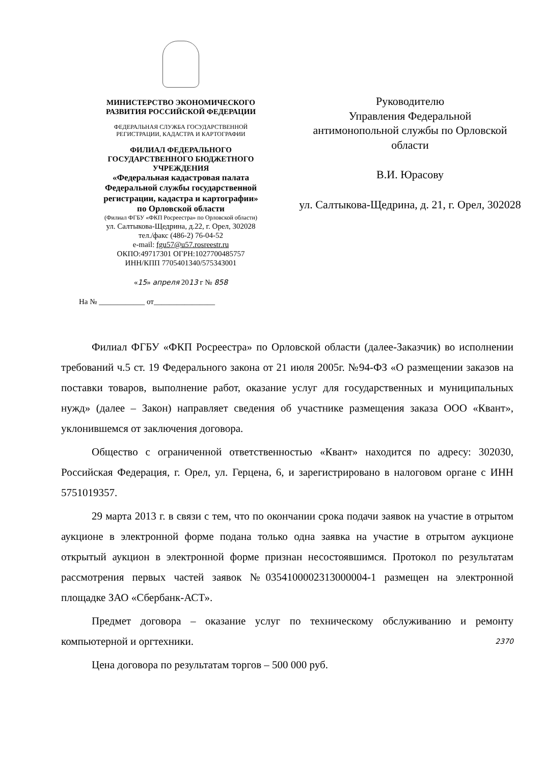МИНИСТЕРСТВО ЭКОНОМИЧЕСКОГО
РАЗВИТИЯ РОССИЙСКОЙ ФЕДЕРАЦИИ
ФЕДЕРАЛЬНАЯ СЛУЖБА ГОСУДАРСТВЕННОЙ
РЕГИСТРАЦИИ, КАДАСТРА И КАРТОГРАФИИ
ФИЛИАЛ ФЕДЕРАЛЬНОГО
ГОСУДАРСТВЕННОГО БЮДЖЕТНОГО
УЧРЕЖДЕНИЯ
«Федеральная кадастровая палата
Федеральной службы государственной
регистрации, кадастра и картографии»
по Орловской области
(Филиал ФГБУ «ФКП Росреестра» по Орловской области)
ул. Салтыкова-Щедрина, д.22, г. Орел, 302028
тел./факс (486-2) 76-04-52
e-mail: fgu57@u57.rosreestr.ru
ОКПО:49717301 ОГРН:1027700485757
ИНН/КПП 7705401340/575343001
«15» апреля 2013 г № 858
На № ____________ от________________
Руководителю
Управления Федеральной
антимонопольной службы по Орловской области
В.И. Юрасову
ул. Салтыкова-Щедрина, д. 21, г. Орел, 302028
Филиал ФГБУ «ФКП Росреестра» по Орловской области (далее-Заказчик) во исполнении требований ч.5 ст. 19 Федерального закона от 21 июля 2005г. №94-ФЗ «О размещении заказов на поставки товаров, выполнение работ, оказание услуг для государственных и муниципальных нужд» (далее – Закон) направляет сведения об участнике размещения заказа ООО «Квант», уклонившемся от заключения договора.
Общество с ограниченной ответственностью «Квант» находится по адресу: 302030, Российская Федерация, г. Орел, ул. Герцена, 6, и зарегистрировано в налоговом органе с ИНН 5751019357.
29 марта 2013 г. в связи с тем, что по окончании срока подачи заявок на участие в отрытом аукционе в электронной форме подана только одна заявка на участие в отрытом аукционе открытый аукцион в электронной форме признан несостоявшимся. Протокол по результатам рассмотрения первых частей заявок №0354100002313000004-1 размещен на электронной площадке ЗАО «Сбербанк-АСТ».
Предмет договора – оказание услуг по техническому обслуживанию и ремонту компьютерной и оргтехники. 2370
Цена договора по результатам торгов – 500 000 руб.